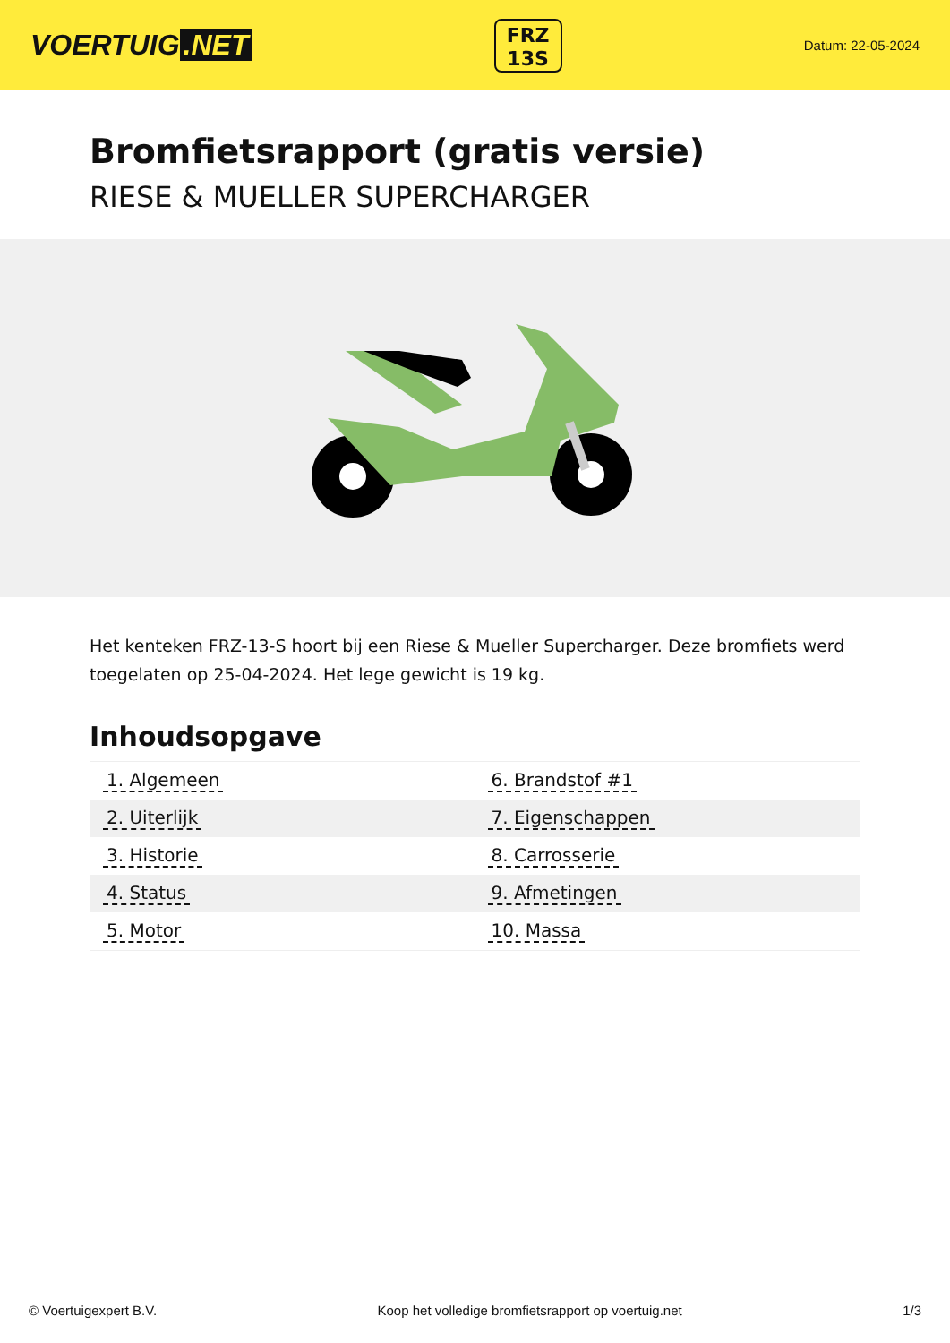VOERTUIG.NET
FRZ
13S
Datum: 22-05-2024
Bromfietsrapport (gratis versie)
RIESE & MUELLER SUPERCHARGER
Het kenteken FRZ-13-S hoort bij een Riese & Mueller Supercharger. Deze bromfiets werd toegelaten op 25-04-2024. Het lege gewicht is 19 kg.
Inhoudsopgave
| 1. Algemeen | 6. Brandstof #1 |
| 2. Uiterlijk | 7. Eigenschappen |
| 3. Historie | 8. Carrosserie |
| 4. Status | 9. Afmetingen |
| 5. Motor | 10. Massa |
© Voertuigexpert B.V. Koop het volledige bromfietsrapport op voertuig.net 1/3